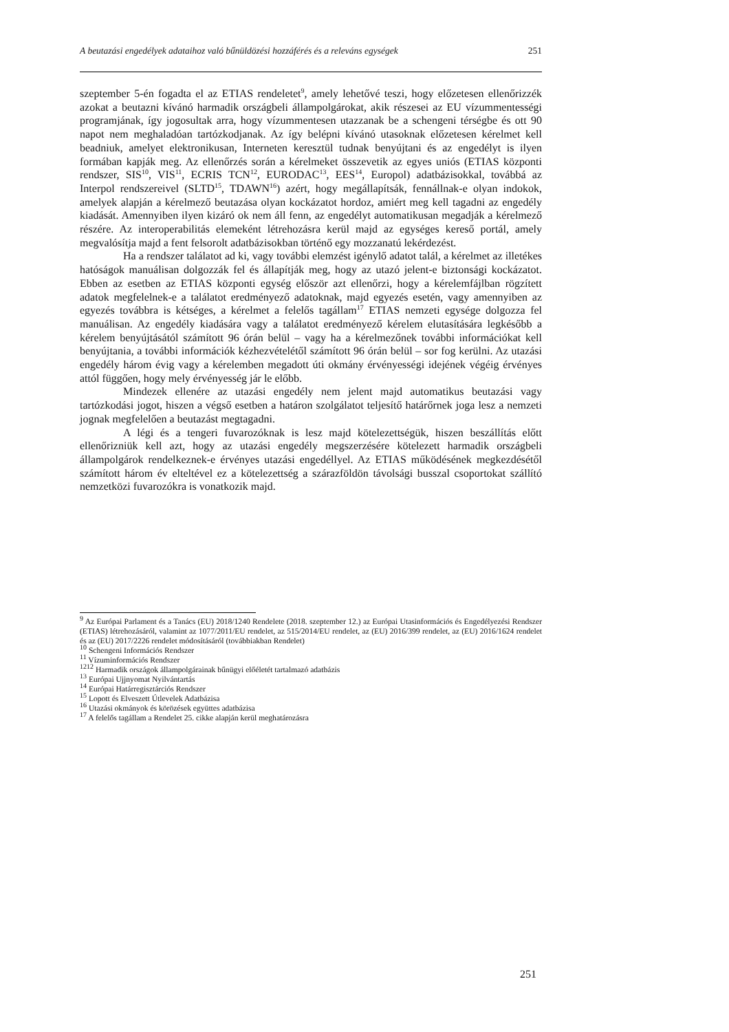A beutazási engedélyek adataihoz való bűnüldözési hozzáférés és a releváns egységek 251
szeptember 5-én fogadta el az ETIAS rendeletet<sup>9</sup>, amely lehetővé teszi, hogy előzetesen ellenőrizzék azokat a beutazni kívánó harmadik országbeli állampolgárokat, akik részesei az EU vízummentességi programjának, így jogosultak arra, hogy vízummentesen utazzanak be a schengeni térségbe és ott 90 napot nem meghaladóan tartózkodjanak. Az így belépni kívánó utasoknak előzetesen kérelmet kell beadniuk, amelyet elektronikusan, Interneten keresztül tudnak benyújtani és az engedélyt is ilyen formában kapják meg. Az ellenőrzés során a kérelmeket összevetik az egyes uniós (ETIAS központi rendszer, SIS<sup>10</sup>, VIS<sup>11</sup>, ECRIS TCN<sup>12</sup>, EURODAC<sup>13</sup>, EES<sup>14</sup>, Europol) adatbázisokkal, továbbá az Interpol rendszereivel (SLTD<sup>15</sup>, TDAWN<sup>16</sup>) azért, hogy megállapítsák, fennállnak-e olyan indokok, amelyek alapján a kérelmező beutazása olyan kockázatot hordoz, amiért meg kell tagadni az engedély kiadását. Amennyiben ilyen kizáró ok nem áll fenn, az engedélyt automatikusan megadják a kérelmező részére. Az interoperabilitás elemeként létrehozásra kerül majd az egységes kereső portál, amely megvalósítja majd a fent felsorolt adatbázisokban történő egy mozzanatú lekérdezést.
Ha a rendszer találatot ad ki, vagy további elemzést igénylő adatot talál, a kérelmet az illetékes hatóságok manuálisan dolgozzák fel és állapítják meg, hogy az utazó jelent-e biztonsági kockázatot. Ebben az esetben az ETIAS központi egység először azt ellenőrzi, hogy a kérelemfájlban rögzített adatok megfelelnek-e a találatot eredményező adatoknak, majd egyezés esetén, vagy amennyiben az egyezés továbbra is kétséges, a kérelmet a felelős tagállam<sup>17</sup> ETIAS nemzeti egysége dolgozza fel manuálisan. Az engedély kiadására vagy a találatot eredményező kérelem elutasítására legkésőbb a kérelem benyújtásától számított 96 órán belül – vagy ha a kérelmezőnek további információkat kell benyújtania, a további információk kézhezvételétől számított 96 órán belül – sor fog kerülni. Az utazási engedély három évig vagy a kérelemben megadott úti okmány érvényességi idejének végéig érvényes attól függően, hogy mely érvényesség jár le előbb.
Mindezek ellenére az utazási engedély nem jelent majd automatikus beutazási vagy tartózkodási jogot, hiszen a végső esetben a határon szolgálatot teljesítő határőrnek joga lesz a nemzeti jognak megfelelően a beutazást megtagadni.
A légi és a tengeri fuvarozóknak is lesz majd kötelezettségük, hiszen beszállítás előtt ellenőrizniük kell azt, hogy az utazási engedély megszerzésére kötelezett harmadik országbeli állampolgárok rendelkeznek-e érvényes utazási engedéllyel. Az ETIAS működésének megkezdésétől számított három év elteltével ez a kötelezettség a szárazföldön távolsági busszal csoportokat szállító nemzetközi fuvarozókra is vonatkozik majd.
<sup>9</sup> Az Európai Parlament és a Tanács (EU) 2018/1240 Rendelete (2018. szeptember 12.) az Európai Utasinformációs és Engedélyezési Rendszer (ETIAS) létrehozásáról, valamint az 1077/2011/EU rendelet, az 515/2014/EU rendelet, az (EU) 2016/399 rendelet, az (EU) 2016/1624 rendelet és az (EU) 2017/2226 rendelet módosításáról (továbbiakban Rendelet)
<sup>10</sup> Schengeni Információs Rendszer
<sup>11</sup> Vízuminformációs Rendszer
<sup>1212</sup> Harmadik országok állampolgárainak bűnügyi előéletét tartalmazó adatbázis
<sup>13</sup> Európai Ujjnyomat Nyilvántartás
<sup>14</sup> Európai Határregisztárciós Rendszer
<sup>15</sup> Lopott és Elveszett Útlevelek Adatbázisa
<sup>16</sup> Utazási okmányok és körözések együttes adatbázisa
<sup>17</sup> A felelős tagállam a Rendelet 25. cikke alapján kerül meghatározásra
251